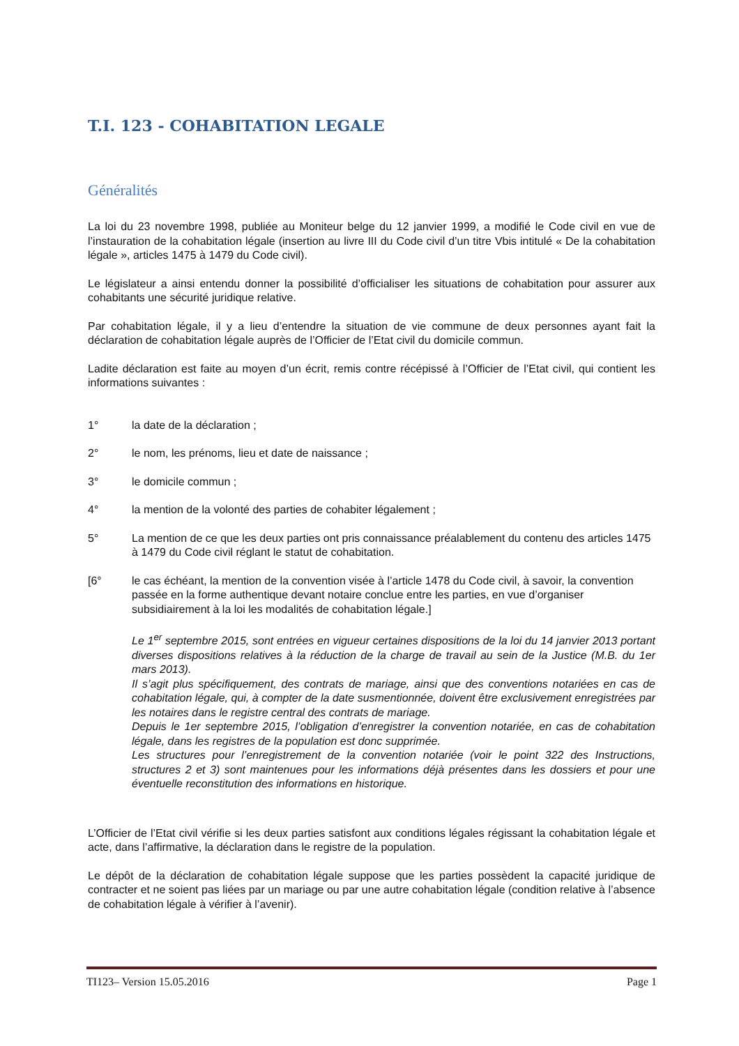T.I. 123 - COHABITATION LEGALE
Généralités
La loi du 23 novembre 1998, publiée au Moniteur belge du 12 janvier 1999, a modifié le Code civil en vue de l’instauration de la cohabitation légale (insertion au livre III du Code civil d’un titre Vbis intitulé « De la cohabitation légale », articles 1475 à 1479 du Code civil).
Le législateur a ainsi entendu donner la possibilité d’officialiser les situations de cohabitation pour assurer aux cohabitants une sécurité juridique relative.
Par cohabitation légale, il y a lieu d’entendre la situation de vie commune de deux personnes ayant fait la déclaration de cohabitation légale auprès de l’Officier de l’Etat civil du domicile commun.
Ladite déclaration est faite au moyen d’un écrit, remis contre récépissé à l’Officier de l’Etat civil, qui contient les informations suivantes :
1° la date de la déclaration ;
2° le nom, les prénoms, lieu et date de naissance ;
3° le domicile commun ;
4° la mention de la volonté des parties de cohabiter légalement ;
5° La mention de ce que les deux parties ont pris connaissance préalablement du contenu des articles 1475 à 1479 du Code civil réglant le statut de cohabitation.
[6° le cas échéant, la mention de la convention visée à l’article 1478 du Code civil, à savoir, la convention passée en la forme authentique devant notaire conclue entre les parties, en vue d’organiser subsidiairement à la loi les modalités de cohabitation légale.]
Le 1<sup>er</sup> septembre 2015, sont entrées en vigueur certaines dispositions de la loi du 14 janvier 2013 portant diverses dispositions relatives à la réduction de la charge de travail au sein de la Justice (M.B. du 1er mars 2013).
Il s’agit plus spécifiquement, des contrats de mariage, ainsi que des conventions notariées en cas de cohabitation légale, qui, à compter de la date susmentionnée, doivent être exclusivement enregistrées par les notaires dans le registre central des contrats de mariage.
Depuis le 1er septembre 2015, l’obligation d’enregistrer la convention notariée, en cas de cohabitation légale, dans les registres de la population est donc supprimée.
Les structures pour l’enregistrement de la convention notariée (voir le point 322 des Instructions, structures 2 et 3) sont maintenues pour les informations déjà présentes dans les dossiers et pour une éventuelle reconstitution des informations en historique.
L’Officier de l’Etat civil vérifie si les deux parties satisfont aux conditions légales régissant la cohabitation légale et acte, dans l’affirmative, la déclaration dans le registre de la population.
Le dépôt de la déclaration de cohabitation légale suppose que les parties possèdent la capacité juridique de contracter et ne soient pas liées par un mariage ou par une autre cohabitation légale (condition relative à l’absence de cohabitation légale à vérifier à l’avenir).
TI123– Version 15.05.2016 Page 1